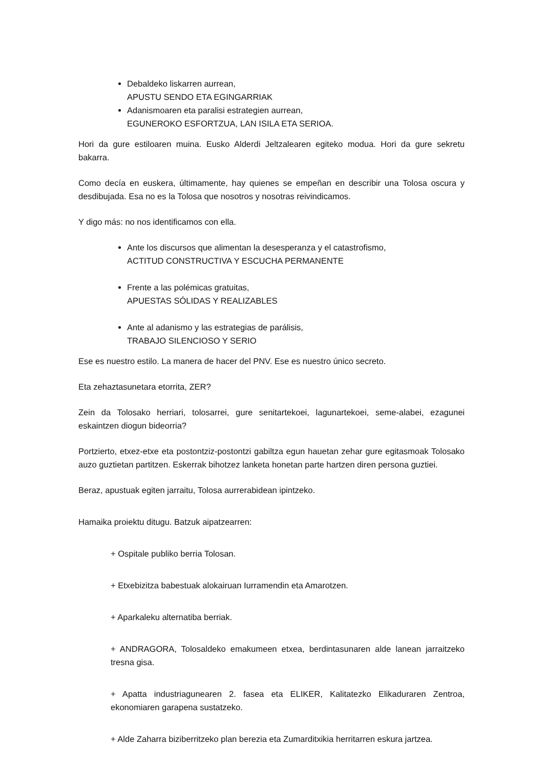Debaldeko liskarren aurrean,
APUSTU SENDO ETA EGINGARRIAK
Adanismoaren eta paralisi estrategien aurrean,
EGUNEROKO ESFORTZUA, LAN ISILA ETA SERIOA.
Hori da gure estiloaren muina. Eusko Alderdi Jeltzalearen egiteko modua. Hori da gure sekretu bakarra.
Como decía en euskera, últimamente, hay quienes se empeñan en describir una Tolosa oscura y desdibujada. Esa no es la Tolosa que nosotros y nosotras reivindicamos.
Y digo más: no nos identificamos con ella.
Ante los discursos que alimentan la desesperanza y el catastrofismo,
ACTITUD CONSTRUCTIVA Y ESCUCHA PERMANENTE
Frente a las polémicas gratuitas,
APUESTAS SÓLIDAS Y REALIZABLES
Ante al adanismo y las estrategias de parálisis,
TRABAJO SILENCIOSO Y SERIO
Ese es nuestro estilo. La manera de hacer del PNV. Ese es nuestro único secreto.
Eta zehaztasunetara etorrita, ZER?
Zein da Tolosako herriari, tolosarrei, gure senitartekoei, lagunartekoei, seme-alabei, ezagunei eskaintzen diogun bideorria?
Portzierto, etxez-etxe eta postontziz-postontzi gabiltza egun hauetan zehar gure egitasmoak Tolosako auzo guztietan partitzen. Eskerrak bihotzez lanketa honetan parte hartzen diren persona guztiei.
Beraz, apustuak egiten jarraitu, Tolosa aurrerabidean ipintzeko.
Hamaika proiektu ditugu. Batzuk aipatzearren:
+ Ospitale publiko berria Tolosan.
+ Etxebizitza babestuak alokairuan Iurramendin eta Amarotzen.
+ Aparkaleku alternatiba berriak.
+ ANDRAGORA, Tolosaldeko emakumeen etxea, berdintasunaren alde lanean jarraitzeko tresna gisa.
+ Apatta industriagunearen 2. fasea eta ELIKER, Kalitatezko Elikaduraren Zentroa, ekonomiaren garapena sustatzeko.
+ Alde Zaharra biziberritzeko plan berezia eta Zumarditxikia herritarren eskura jartzea.